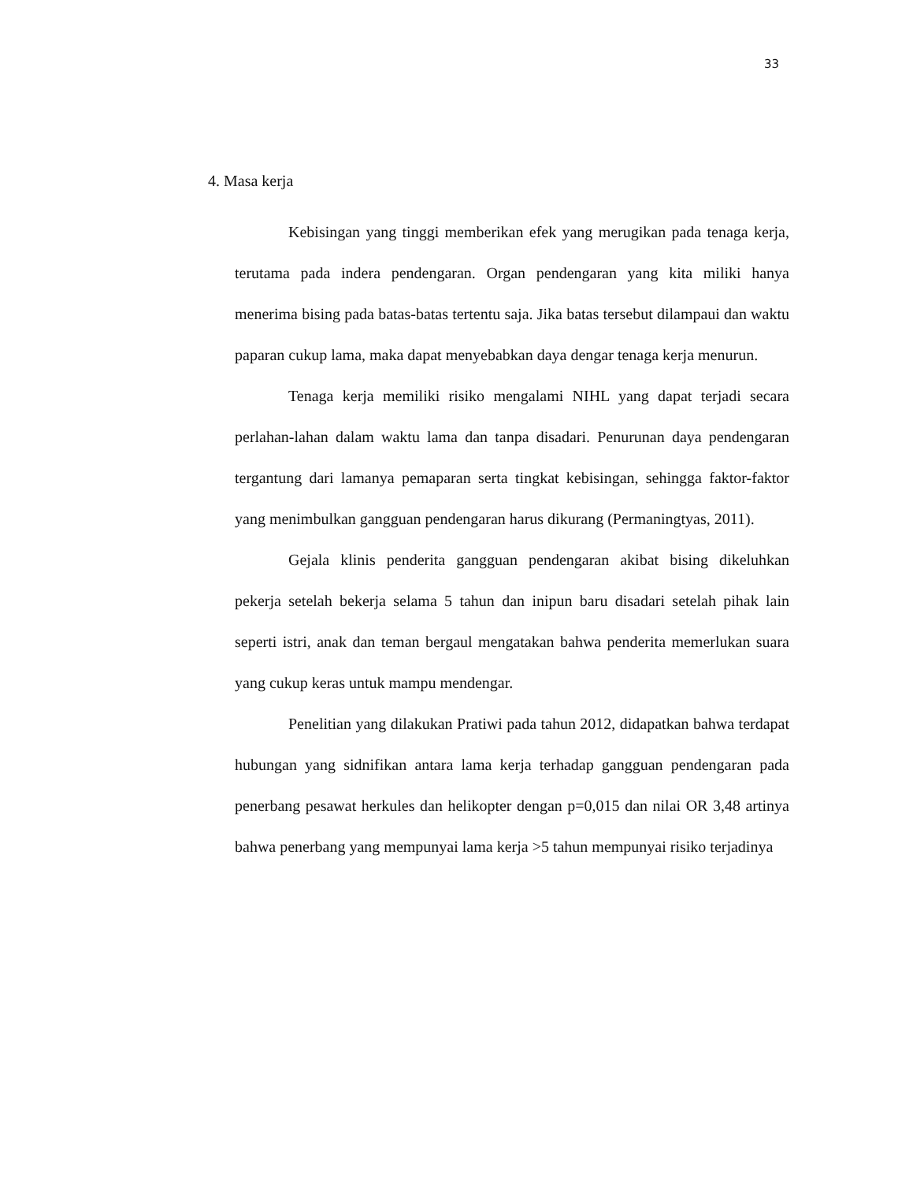33
4. Masa kerja
Kebisingan yang tinggi memberikan efek yang merugikan pada tenaga kerja, terutama pada indera pendengaran. Organ pendengaran yang kita miliki hanya menerima bising pada batas-batas tertentu saja. Jika batas tersebut dilampaui dan waktu paparan cukup lama, maka dapat menyebabkan daya dengar tenaga kerja menurun.
Tenaga kerja memiliki risiko mengalami NIHL yang dapat terjadi secara perlahan-lahan dalam waktu lama dan tanpa disadari. Penurunan daya pendengaran tergantung dari lamanya pemaparan serta tingkat kebisingan, sehingga faktor-faktor yang menimbulkan gangguan pendengaran harus dikurang (Permaningtyas, 2011).
Gejala klinis penderita gangguan pendengaran akibat bising dikeluhkan pekerja setelah bekerja selama 5 tahun dan inipun baru disadari setelah pihak lain seperti istri, anak dan teman bergaul mengatakan bahwa penderita memerlukan suara yang cukup keras untuk mampu mendengar.
Penelitian yang dilakukan Pratiwi pada tahun 2012, didapatkan bahwa terdapat hubungan yang sidnifikan antara lama kerja terhadap gangguan pendengaran pada penerbang pesawat herkules dan helikopter dengan p=0,015 dan nilai OR 3,48 artinya bahwa penerbang yang mempunyai lama kerja >5 tahun mempunyai risiko terjadinya